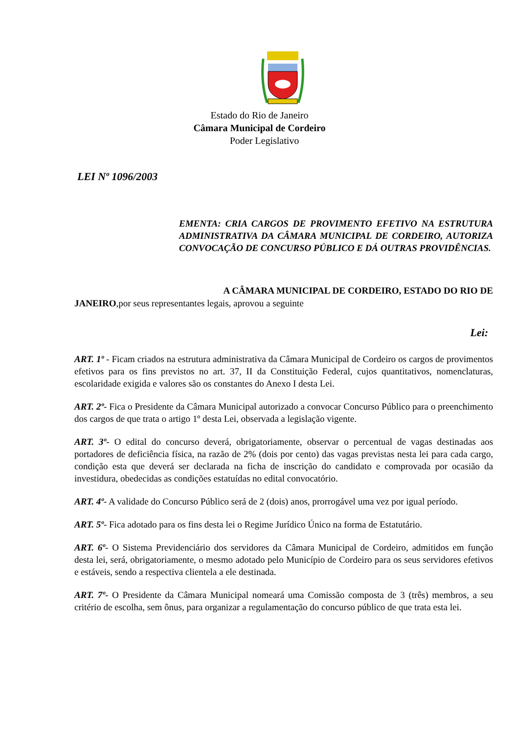Estado do Rio de Janeiro
Câmara Municipal de Cordeiro
Poder Legislativo
LEI Nº 1096/2003
EMENTA: CRIA CARGOS DE PROVIMENTO EFETIVO NA ESTRUTURA ADMINISTRATIVA DA CÂMARA MUNICIPAL DE CORDEIRO, AUTORIZA CONVOCAÇÃO DE CONCURSO PÚBLICO E DÁ OUTRAS PROVIDÊNCIAS.
A CÂMARA MUNICIPAL DE CORDEIRO, ESTADO DO RIO DE JANEIRO,por seus representantes legais, aprovou a seguinte
Lei:
ART. 1º - Ficam criados na estrutura administrativa da Câmara Municipal de Cordeiro os cargos de provimentos efetivos para os fins previstos no art. 37, II da Constituição Federal, cujos quantitativos, nomenclaturas, escolaridade exigida e valores são os constantes do Anexo I desta Lei.
ART. 2º- Fica o Presidente da Câmara Municipal autorizado a convocar Concurso Público para o preenchimento dos cargos de que trata o artigo 1º desta Lei, observada a legislação vigente.
ART. 3º- O edital do concurso deverá, obrigatoriamente, observar o percentual de vagas destinadas aos portadores de deficiência física, na razão de 2% (dois por cento) das vagas previstas nesta lei para cada cargo, condição esta que deverá ser declarada na ficha de inscrição do candidato e comprovada por ocasião da investidura, obedecidas as condições estatuídas no edital convocatório.
ART. 4º- A validade do Concurso Público será de 2 (dois) anos, prorrogável uma vez por igual período.
ART. 5º- Fica adotado para os fins desta lei o Regime Jurídico Único na forma de Estatutário.
ART. 6º- O Sistema Previdenciário dos servidores da Câmara Municipal de Cordeiro, admitidos em função desta lei, será, obrigatoriamente, o mesmo adotado pelo Município de Cordeiro para os seus servidores efetivos e estáveis, sendo a respectiva clientela a ele destinada.
ART. 7º- O Presidente da Câmara Municipal nomeará uma Comissão composta de 3 (três) membros, a seu critério de escolha, sem ônus, para organizar a regulamentação do concurso público de que trata esta lei.